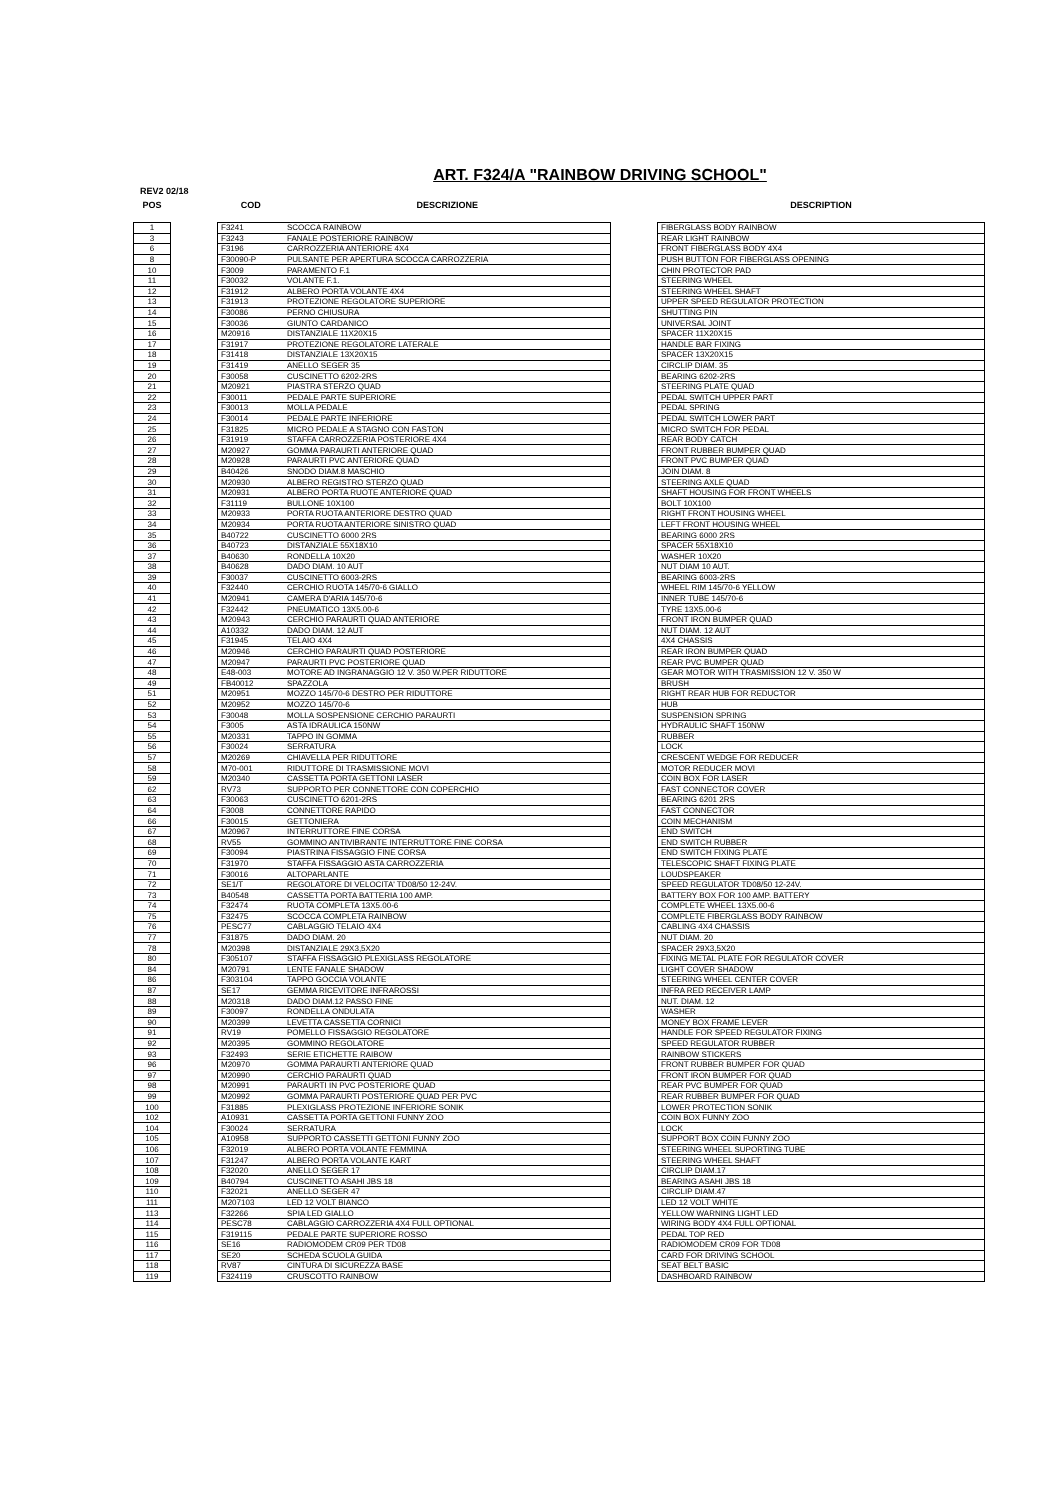ART. F324/A "RAINBOW DRIVING SCHOOL"
REV2 02/18
| POS | | COD | DESCRIZIONE | | DESCRIPTION |
| --- | --- | --- | --- | --- | --- |
| 1 | | F3241 | SCOCCA RAINBOW | | FIBERGLASS BODY RAINBOW |
| 3 | | F3243 | FANALE POSTERIORE RAINBOW | | REAR LIGHT RAINBOW |
| 6 | | F3196 | CARROZZERIA ANTERIORE 4X4 | | FRONT FIBERGLASS BODY 4X4 |
| 8 | | F30090-P | PULSANTE PER APERTURA SCOCCA CARROZZERIA | | PUSH BUTTON FOR FIBERGLASS OPENING |
| 10 | | F3009 | PARAMENTO F.1 | | CHIN PROTECTOR PAD |
| 11 | | F30032 | VOLANTE F.1. | | STEERING WHEEL |
| 12 | | F31912 | ALBERO PORTA VOLANTE 4X4 | | STEERING WHEEL SHAFT |
| 13 | | F31913 | PROTEZIONE REGOLATORE SUPERIORE | | UPPER SPEED REGULATOR PROTECTION |
| 14 | | F30086 | PERNO CHIUSURA | | SHUTTING PIN |
| 15 | | F30036 | GIUNTO CARDANICO | | UNIVERSAL JOINT |
| 16 | | M20916 | DISTANZIALE 11X20X15 | | SPACER 11X20X15 |
| 17 | | F31917 | PROTEZIONE REGOLATORE LATERALE | | HANDLE BAR FIXING |
| 18 | | F31418 | DISTANZIALE 13X20X15 | | SPACER 13X20X15 |
| 19 | | F31419 | ANELLO SEGER 35 | | CIRCLIP DIAM. 35 |
| 20 | | F30058 | CUSCINETTO 6202-2RS | | BEARING 6202-2RS |
| 21 | | M20921 | PIASTRA STERZO QUAD | | STEERING PLATE QUAD |
| 22 | | F30011 | PEDALE PARTE SUPERIORE | | PEDAL SWITCH UPPER PART |
| 23 | | F30013 | MOLLA PEDALE | | PEDAL SPRING |
| 24 | | F30014 | PEDALE PARTE INFERIORE | | PEDAL SWITCH LOWER PART |
| 25 | | F31825 | MICRO PEDALE A STAGNO CON FASTON | | MICRO SWITCH FOR PEDAL |
| 26 | | F31919 | STAFFA CARROZZERIA POSTERIORE 4X4 | | REAR BODY CATCH |
| 27 | | M20927 | GOMMA PARAURTI ANTERIORE QUAD | | FRONT RUBBER BUMPER QUAD |
| 28 | | M20928 | PARAURTI PVC ANTERIORE QUAD | | FRONT PVC BUMPER QUAD |
| 29 | | B40426 | SNODO DIAM.8 MASCHIO | | JOIN DIAM. 8 |
| 30 | | M20930 | ALBERO REGISTRO STERZO QUAD | | STEERING AXLE QUAD |
| 31 | | M20931 | ALBERO PORTA RUOTE ANTERIORE QUAD | | SHAFT HOUSING FOR FRONT WHEELS |
| 32 | | F31119 | BULLONE 10X100 | | BOLT 10X100 |
| 33 | | M20933 | PORTA RUOTA ANTERIORE DESTRO QUAD | | RIGHT FRONT HOUSING WHEEL |
| 34 | | M20934 | PORTA RUOTA ANTERIORE SINISTRO QUAD | | LEFT FRONT HOUSING WHEEL |
| 35 | | B40722 | CUSCINETTO 6000 2RS | | BEARING 6000 2RS |
| 36 | | B40723 | DISTANZIALE 55X18X10 | | SPACER 55X18X10 |
| 37 | | B40630 | RONDELLA 10X20 | | WASHER 10X20 |
| 38 | | B40628 | DADO DIAM. 10 AUT | | NUT DIAM 10 AUT. |
| 39 | | F30037 | CUSCINETTO 6003-2RS | | BEARING 6003-2RS |
| 40 | | F32440 | CERCHIO RUOTA 145/70-6 GIALLO | | WHEEL RIM 145/70-6 YELLOW |
| 41 | | M20941 | CAMERA D'ARIA 145/70-6 | | INNER TUBE 145/70-6 |
| 42 | | F32442 | PNEUMATICO 13X5.00-6 | | TYRE 13X5.00-6 |
| 43 | | M20943 | CERCHIO PARAURTI QUAD ANTERIORE | | FRONT IRON BUMPER QUAD |
| 44 | | A10332 | DADO DIAM. 12 AUT | | NUT DIAM. 12 AUT |
| 45 | | F31945 | TELAIO 4X4 | | 4X4 CHASSIS |
| 46 | | M20946 | CERCHIO PARAURTI QUAD POSTERIORE | | REAR IRON BUMPER QUAD |
| 47 | | M20947 | PARAURTI PVC POSTERIORE QUAD | | REAR PVC BUMPER QUAD |
| 48 | | E48-003 | MOTORE AD INGRANAGGIO 12 V. 350 W.PER RIDUTTORE | | GEAR MOTOR WITH TRASMISSION 12 V. 350 W |
| 49 | | FB40012 | SPAZZOLA | | BRUSH |
| 51 | | M20951 | MOZZO 145/70-6 DESTRO PER RIDUTTORE | | RIGHT REAR HUB FOR REDUCTOR |
| 52 | | M20952 | MOZZO 145/70-6 | | HUB |
| 53 | | F30048 | MOLLA SOSPENSIONE CERCHIO PARAURTI | | SUSPENSION SPRING |
| 54 | | F3005 | ASTA IDRAULICA 150NW | | HYDRAULIC SHAFT 150NW |
| 55 | | M20331 | TAPPO IN GOMMA | | RUBBER |
| 56 | | F30024 | SERRATURA | | LOCK |
| 57 | | M20269 | CHIAVELLA PER RIDUTTORE | | CRESCENT WEDGE FOR REDUCER |
| 58 | | M70-001 | RIDUTTORE DI TRASMISSIONE MOVI | | MOTOR REDUCER MOVI |
| 59 | | M20340 | CASSETTA PORTA GETTONI LASER | | COIN BOX FOR LASER |
| 62 | | RV73 | SUPPORTO PER CONNETTORE CON COPERCHIO | | FAST CONNECTOR COVER |
| 63 | | F30063 | CUSCINETTO 6201-2RS | | BEARING 6201 2RS |
| 64 | | F3008 | CONNETTORE RAPIDO | | FAST CONNECTOR |
| 66 | | F30015 | GETTONIERA | | COIN MECHANISM |
| 67 | | M20967 | INTERRUTTORE FINE CORSA | | END SWITCH |
| 68 | | RV55 | GOMMINO ANTIVIBRANTE INTERRUTTORE FINE CORSA | | END SWITCH RUBBER |
| 69 | | F30094 | PIASTRINA FISSAGGIO FINE CORSA | | END SWITCH FIXING PLATE |
| 70 | | F31970 | STAFFA FISSAGGIO ASTA CARROZZERIA | | TELESCOPIC SHAFT FIXING PLATE |
| 71 | | F30016 | ALTOPARLANTE | | LOUDSPEAKER |
| 72 | | SE1/T | REGOLATORE DI VELOCITA' TD08/50 12-24V. | | SPEED REGULATOR TD08/50 12-24V. |
| 73 | | B40548 | CASSETTA PORTA BATTERIA 100 AMP. | | BATTERY BOX FOR 100 AMP. BATTERY |
| 74 | | F32474 | RUOTA COMPLETA 13X5.00-6 | | COMPLETE WHEEL 13X5.00-6 |
| 75 | | F32475 | SCOCCA COMPLETA RAINBOW | | COMPLETE FIBERGLASS BODY RAINBOW |
| 76 | | PESC77 | CABLAGGIO TELAIO 4X4 | | CABLING 4X4 CHASSIS |
| 77 | | F31875 | DADO DIAM. 20 | | NUT DIAM. 20 |
| 78 | | M20398 | DISTANZIALE 29X3,5X20 | | SPACER 29X3,5X20 |
| 80 | | F305107 | STAFFA FISSAGGIO PLEXIGLASS REGOLATORE | | FIXING METAL PLATE FOR REGULATOR COVER |
| 84 | | M20791 | LENTE FANALE SHADOW | | LIGHT COVER SHADOW |
| 86 | | F303104 | TAPPO GOCCIA VOLANTE | | STEERING WHEEL CENTER COVER |
| 87 | | SE17 | GEMMA RICEVITORE INFRAROSSI | | INFRA RED RECEIVER LAMP |
| 88 | | M20318 | DADO DIAM.12 PASSO FINE | | NUT. DIAM. 12 |
| 89 | | F30097 | RONDELLA ONDULATA | | WASHER |
| 90 | | M20399 | LEVETTA CASSETTA CORNICI | | MONEY BOX FRAME LEVER |
| 91 | | RV19 | POMELLO FISSAGGIO REGOLATORE | | HANDLE FOR SPEED REGULATOR FIXING |
| 92 | | M20395 | GOMMINO REGOLATORE | | SPEED REGULATOR RUBBER |
| 93 | | F32493 | SERIE ETICHETTE RAIBOW | | RAINBOW STICKERS |
| 96 | | M20970 | GOMMA PARAURTI ANTERIORE QUAD | | FRONT RUBBER BUMPER FOR QUAD |
| 97 | | M20990 | CERCHIO PARAURTI QUAD | | FRONT IRON BUMPER FOR QUAD |
| 98 | | M20991 | PARAURTI IN PVC POSTERIORE QUAD | | REAR PVC BUMPER FOR QUAD |
| 99 | | M20992 | GOMMA PARAURTI POSTERIORE QUAD PER PVC | | REAR RUBBER BUMPER FOR QUAD |
| 100 | | F31885 | PLEXIGLASS PROTEZIONE INFERIORE SONIK | | LOWER PROTECTION SONIK |
| 102 | | A10931 | CASSETTA PORTA GETTONI FUNNY ZOO | | COIN BOX FUNNY ZOO |
| 104 | | F30024 | SERRATURA | | LOCK |
| 105 | | A10958 | SUPPORTO CASSETTI GETTONI FUNNY ZOO | | SUPPORT BOX COIN FUNNY ZOO |
| 106 | | F32019 | ALBERO PORTA VOLANTE FEMMINA | | STEERING WHEEL SUPORTING TUBE |
| 107 | | F31247 | ALBERO PORTA VOLANTE KART | | STEERING WHEEL SHAFT |
| 108 | | F32020 | ANELLO SEGER 17 | | CIRCLIP DIAM.17 |
| 109 | | B40794 | CUSCINETTO ASAHI JBS 18 | | BEARING ASAHI JBS 18 |
| 110 | | F32021 | ANELLO SEGER 47 | | CIRCLIP DIAM.47 |
| 111 | | M207103 | LED 12 VOLT BIANCO | | LED 12 VOLT WHITE |
| 113 | | F32266 | SPIA LED GIALLO | | YELLOW WARNING LIGHT LED |
| 114 | | PESC78 | CABLAGGIO CARROZZERIA 4X4 FULL OPTIONAL | | WIRING BODY 4X4 FULL OPTIONAL |
| 115 | | F319115 | PEDALE PARTE SUPERIORE ROSSO | | PEDAL TOP RED |
| 116 | | SE16 | RADIOMODEM CR09 PER TD08 | | RADIOMODEM CR09 FOR TD08 |
| 117 | | SE20 | SCHEDA SCUOLA GUIDA | | CARD FOR DRIVING SCHOOL |
| 118 | | RV87 | CINTURA DI SICUREZZA BASE | | SEAT BELT BASIC |
| 119 | | F324119 | CRUSCOTTO RAINBOW | | DASHBOARD RAINBOW |